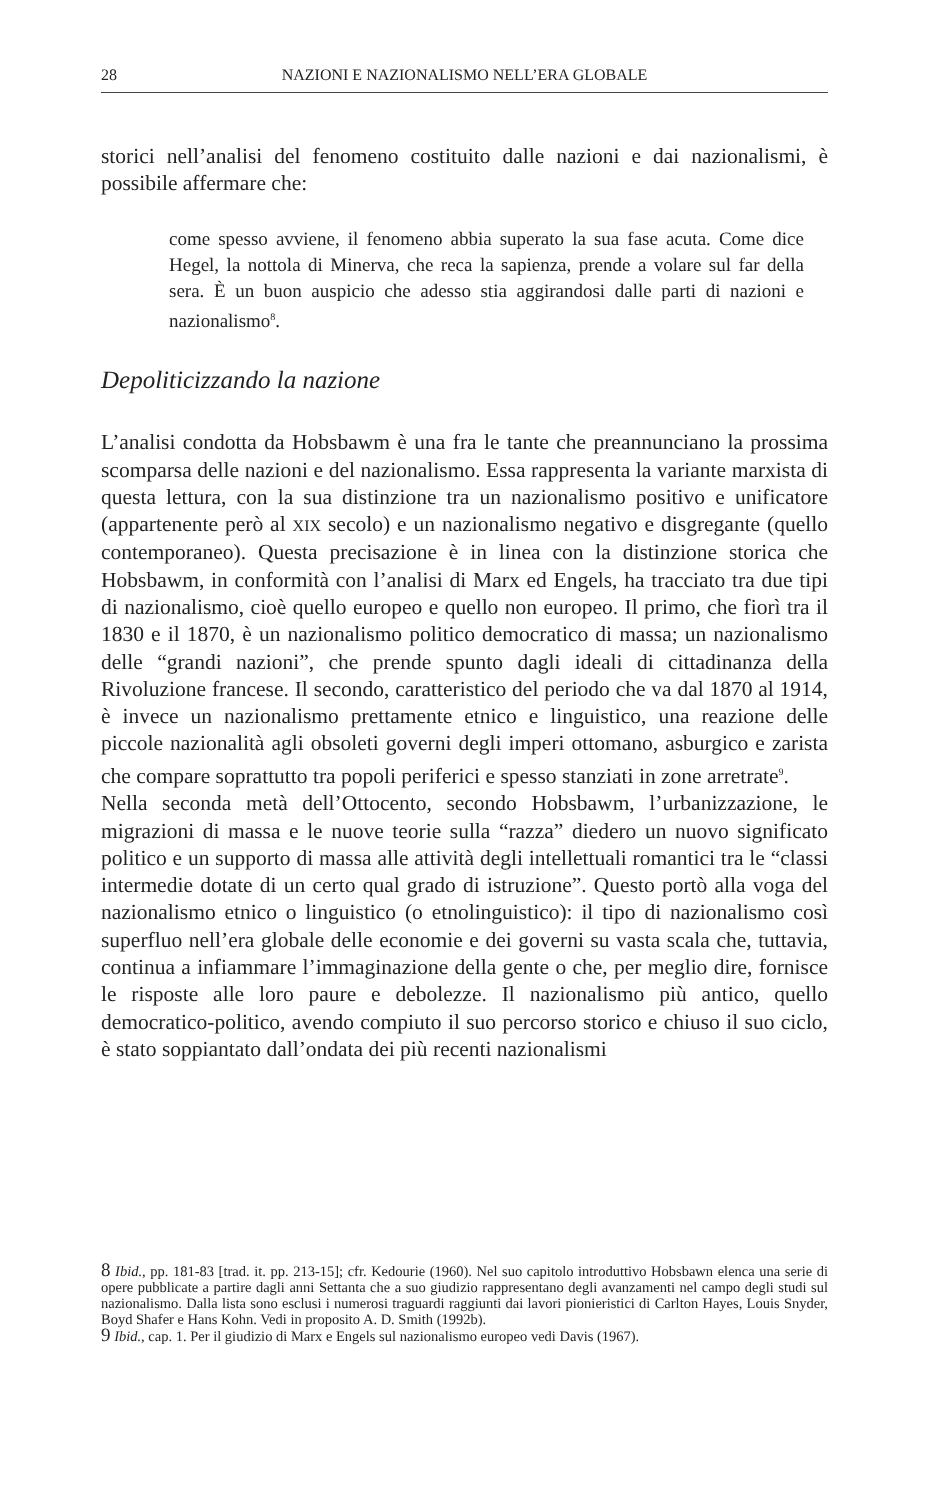28 NAZIONI E NAZIONALISMO NELL’ERA GLOBALE
storici nell’analisi del fenomeno costituito dalle nazioni e dai nazionalismi, è possibile affermare che:
come spesso avviene, il fenomeno abbia superato la sua fase acuta. Come dice Hegel, la nottola di Minerva, che reca la sapienza, prende a volare sul far della sera. È un buon auspicio che adesso stia aggirandosi dalle parti di nazioni e nazionalismo<sup>8</sup>.
Depoliticizzando la nazione
L’analisi condotta da Hobsbawm è una fra le tante che preannunciano la prossima scomparsa delle nazioni e del nazionalismo. Essa rappresenta la variante marxista di questa lettura, con la sua distinzione tra un nazionalismo positivo e unificatore (appartenente però al XIX secolo) e un nazionalismo negativo e disgregante (quello contemporaneo). Questa precisazione è in linea con la distinzione storica che Hobsbawm, in conformità con l’analisi di Marx ed Engels, ha tracciato tra due tipi di nazionalismo, cioè quello europeo e quello non europeo. Il primo, che fiorì tra il 1830 e il 1870, è un nazionalismo politico democratico di massa; un nazionalismo delle “grandi nazioni”, che prende spunto dagli ideali di cittadinanza della Rivoluzione francese. Il secondo, caratteristico del periodo che va dal 1870 al 1914, è invece un nazionalismo prettamente etnico e linguistico, una reazione delle piccole nazionalità agli obsoleti governi degli imperi ottomano, asburgico e zarista che compare soprattutto tra popoli periferici e spesso stanziati in zone arretrate<sup>9</sup>.
Nella seconda metà dell’Ottocento, secondo Hobsbawm, l’urbanizzazione, le migrazioni di massa e le nuove teorie sulla “razza” diedero un nuovo significato politico e un supporto di massa alle attività degli intellettuali romantici tra le “classi intermedie dotate di un certo qual grado di istruzione”. Questo portò alla voga del nazionalismo etnico o linguistico (o etnolinguistico): il tipo di nazionalismo così superfluo nell’era globale delle economie e dei governi su vasta scala che, tuttavia, continua a infiammare l’immaginazione della gente o che, per meglio dire, fornisce le risposte alle loro paure e debolezze. Il nazionalismo più antico, quello democratico-politico, avendo compiuto il suo percorso storico e chiuso il suo ciclo, è stato soppiantato dall’ondata dei più recenti nazionalismi
8 Ibid., pp. 181-83 [trad. it. pp. 213-15]; cfr. Kedourie (1960). Nel suo capitolo introduttivo Hobsbawn elenca una serie di opere pubblicate a partire dagli anni Settanta che a suo giudizio rappresentano degli avanzamenti nel campo degli studi sul nazionalismo. Dalla lista sono esclusi i numerosi traguardi raggiunti dai lavori pionieristici di Carlton Hayes, Louis Snyder, Boyd Shafer e Hans Kohn. Vedi in proposito A. D. Smith (1992b).
9 Ibid., cap. 1. Per il giudizio di Marx e Engels sul nazionalismo europeo vedi Davis (1967).